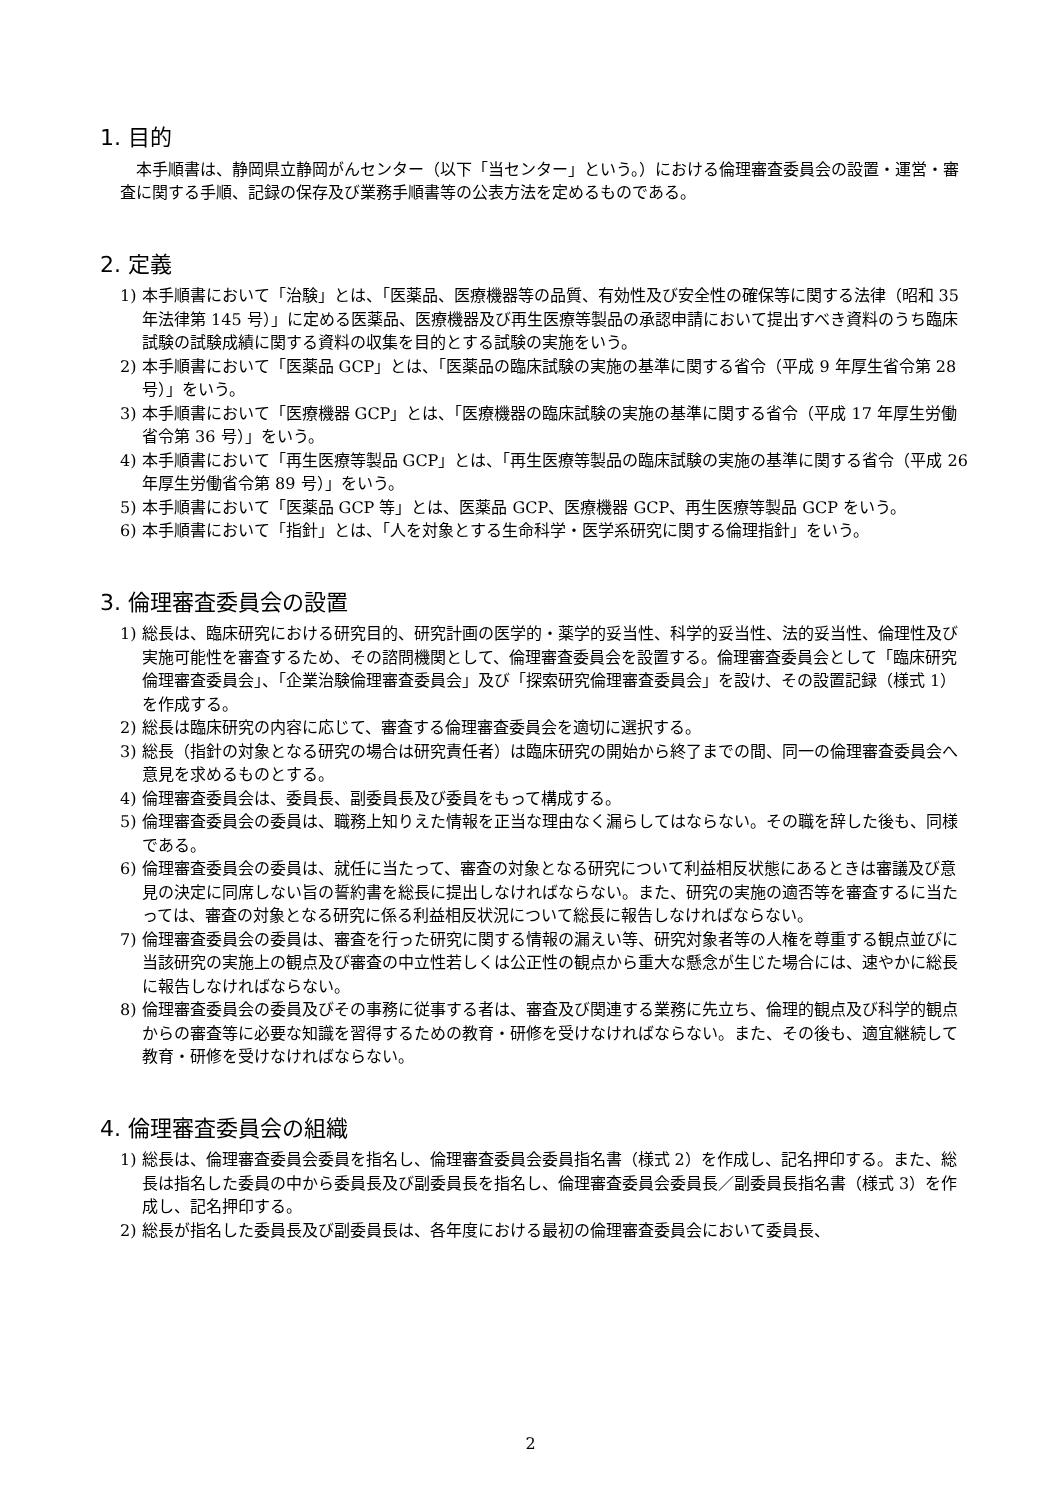1. 目的
本手順書は、静岡県立静岡がんセンター（以下「当センター」という。）における倫理審査委員会の設置・運営・審査に関する手順、記録の保存及び業務手順書等の公表方法を定めるものである。
2. 定義
1) 本手順書において「治験」とは、「医薬品、医療機器等の品質、有効性及び安全性の確保等に関する法律（昭和 35 年法律第 145 号）」に定める医薬品、医療機器及び再生医療等製品の承認申請において提出すべき資料のうち臨床試験の試験成績に関する資料の収集を目的とする試験の実施をいう。
2) 本手順書において「医薬品 GCP」とは、「医薬品の臨床試験の実施の基準に関する省令（平成 9 年厚生省令第 28 号）」をいう。
3) 本手順書において「医療機器 GCP」とは、「医療機器の臨床試験の実施の基準に関する省令（平成 17 年厚生労働省令第 36 号）」をいう。
4) 本手順書において「再生医療等製品 GCP」とは、「再生医療等製品の臨床試験の実施の基準に関する省令（平成 26 年厚生労働省令第 89 号）」をいう。
5) 本手順書において「医薬品 GCP 等」とは、医薬品 GCP、医療機器 GCP、再生医療等製品 GCP をいう。
6) 本手順書において「指針」とは、「人を対象とする生命科学・医学系研究に関する倫理指針」をいう。
3. 倫理審査委員会の設置
1) 総長は、臨床研究における研究目的、研究計画の医学的・薬学的妥当性、科学的妥当性、法的妥当性、倫理性及び実施可能性を審査するため、その諮問機関として、倫理審査委員会を設置する。倫理審査委員会として「臨床研究倫理審査委員会」、「企業治験倫理審査委員会」及び「探索研究倫理審査委員会」を設け、その設置記録（様式 1）を作成する。
2) 総長は臨床研究の内容に応じて、審査する倫理審査委員会を適切に選択する。
3) 総長（指針の対象となる研究の場合は研究責任者）は臨床研究の開始から終了までの間、同一の倫理審査委員会へ意見を求めるものとする。
4) 倫理審査委員会は、委員長、副委員長及び委員をもって構成する。
5) 倫理審査委員会の委員は、職務上知りえた情報を正当な理由なく漏らしてはならない。その職を辞した後も、同様である。
6) 倫理審査委員会の委員は、就任に当たって、審査の対象となる研究について利益相反状態にあるときは審議及び意見の決定に同席しない旨の誓約書を総長に提出しなければならない。また、研究の実施の適否等を審査するに当たっては、審査の対象となる研究に係る利益相反状況について総長に報告しなければならない。
7) 倫理審査委員会の委員は、審査を行った研究に関する情報の漏えい等、研究対象者等の人権を尊重する観点並びに当該研究の実施上の観点及び審査の中立性若しくは公正性の観点から重大な懸念が生じた場合には、速やかに総長に報告しなければならない。
8) 倫理審査委員会の委員及びその事務に従事する者は、審査及び関連する業務に先立ち、倫理的観点及び科学的観点からの審査等に必要な知識を習得するための教育・研修を受けなければならない。また、その後も、適宜継続して教育・研修を受けなければならない。
4. 倫理審査委員会の組織
1) 総長は、倫理審査委員会委員を指名し、倫理審査委員会委員指名書（様式 2）を作成し、記名押印する。また、総長は指名した委員の中から委員長及び副委員長を指名し、倫理審査委員会委員長／副委員長指名書（様式 3）を作成し、記名押印する。
2) 総長が指名した委員長及び副委員長は、各年度における最初の倫理審査委員会において委員長、
2